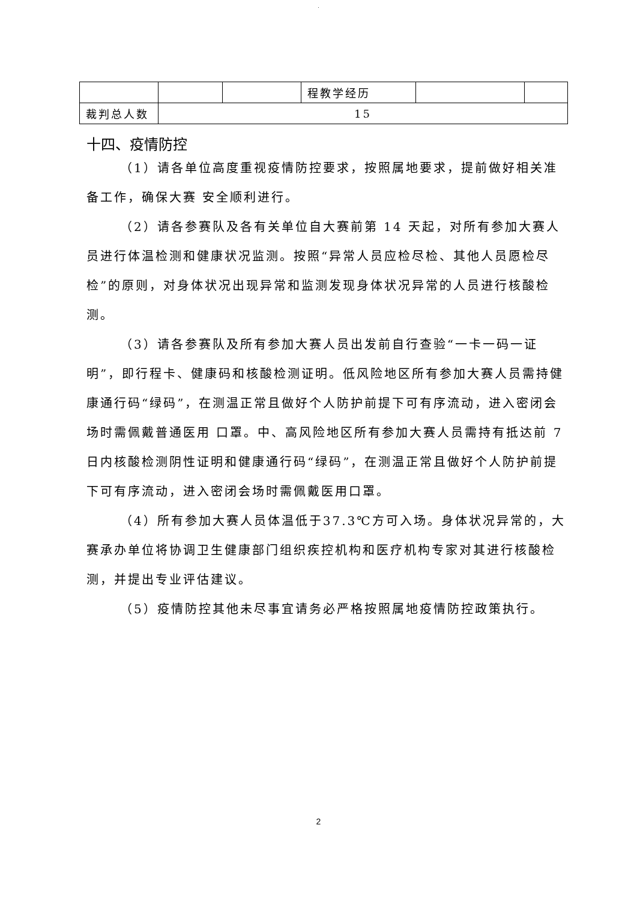.
| | | | 程教学经历 | | |
| 裁判总人数 | 15 | | | | |
十四、疫情防控
（1）请各单位高度重视疫情防控要求，按照属地要求，提前做好相关准备工作，确保大赛 安全顺利进行。
（2）请各参赛队及各有关单位自大赛前第 14 天起，对所有参加大赛人员进行体温检测和健康状况监测。按照“异常人员应检尽检、其他人员愿检尽检”的原则，对身体状况出现异常和监测发现身体状况异常的人员进行核酸检测。
（3）请各参赛队及所有参加大赛人员出发前自行查验“一卡一码一证明”，即行程卡、健康码和核酸检测证明。低风险地区所有参加大赛人员需持健康通行码“绿码”，在测温正常且做好个人防护前提下可有序流动，进入密闭会场时需佩戴普通医用 口罩。中、高风险地区所有参加大赛人员需持有抵达前 7 日内核酸检测阴性证明和健康通行码“绿码”，在测温正常且做好个人防护前提下可有序流动，进入密闭会场时需佩戴医用口罩。
（4）所有参加大赛人员体温低于37.3℃方可入场。身体状况异常的，大赛承办单位将协调卫生健康部门组织疾控机构和医疗机构专家对其进行核酸检测，并提出专业评估建议。
（5）疫情防控其他未尽事宜请务必严格按照属地疫情防控政策执行。
2